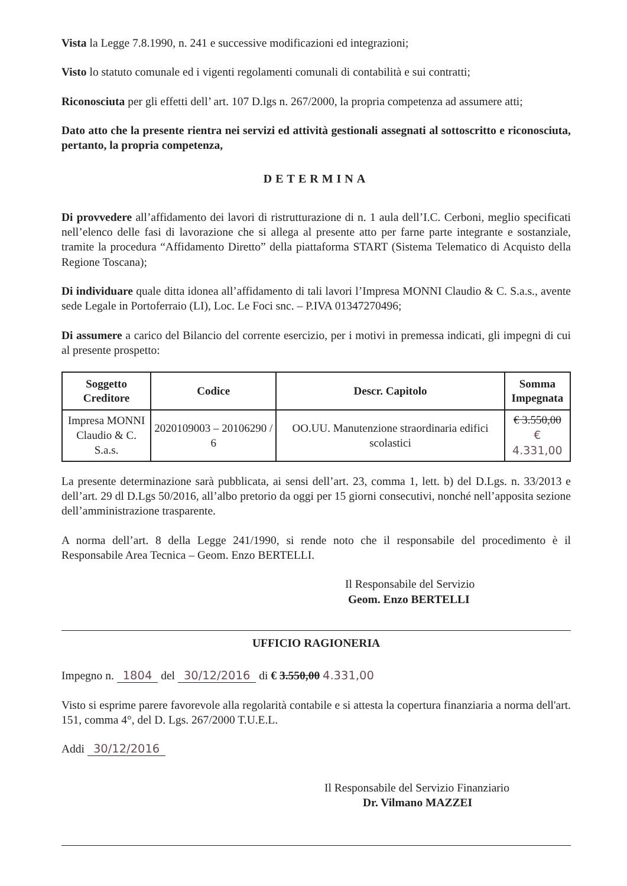Vista la Legge 7.8.1990, n. 241 e successive modificazioni ed integrazioni;
Visto lo statuto comunale ed i vigenti regolamenti comunali di contabilità e sui contratti;
Riconosciuta per gli effetti dell’ art. 107 D.lgs n. 267/2000, la propria competenza ad assumere atti;
Dato atto che la presente rientra nei servizi ed attività gestionali assegnati al sottoscritto e riconosciuta, pertanto, la propria competenza,
DETERMINA
Di provvedere all’affidamento dei lavori di ristrutturazione di n. 1 aula dell’I.C. Cerboni, meglio specificati nell’elenco delle fasi di lavorazione che si allega al presente atto per farne parte integrante e sostanziale, tramite la procedura “Affidamento Diretto” della piattaforma START (Sistema Telematico di Acquisto della Regione Toscana);
Di individuare quale ditta idonea all’affidamento di tali lavori l’Impresa MONNI Claudio & C. S.a.s., avente sede Legale in Portoferraio (LI), Loc. Le Foci snc. – P.IVA 01347270496;
Di assumere a carico del Bilancio del corrente esercizio, per i motivi in premessa indicati, gli impegni di cui al presente prospetto:
| Soggetto Creditore | Codice | Descr. Capitolo | Somma Impegnata |
| --- | --- | --- | --- |
| Impresa MONNI Claudio & C. S.a.s. | 2020109003 – 20106290 / 6 | OO.UU. Manutenzione straordinaria edifici scolastici | € 3.550,00 € 4.331,00 |
La presente determinazione sarà pubblicata, ai sensi dell’art. 23, comma 1, lett. b) del D.Lgs. n. 33/2013 e dell’art. 29 dl D.Lgs 50/2016, all’albo pretorio da oggi per 15 giorni consecutivi, nonché nell’apposita sezione dell’amministrazione trasparente.
A norma dell’art. 8 della Legge 241/1990, si rende noto che il responsabile del procedimento è il Responsabile Area Tecnica – Geom. Enzo BERTELLI.
Il Responsabile del Servizio
Geom. Enzo BERTELLI
UFFICIO RAGIONERIA
Impegno n. 1804 del 30/12/2016 di € 3.550,00 4.331,00
Visto si esprime parere favorevole alla regolarità contabile e si attesta la copertura finanziaria a norma dell'art. 151, comma 4°, del D. Lgs. 267/2000 T.U.E.L.
Addi 30/12/2016
Il Responsabile del Servizio Finanziario
Dr. Vilmano MAZZEI